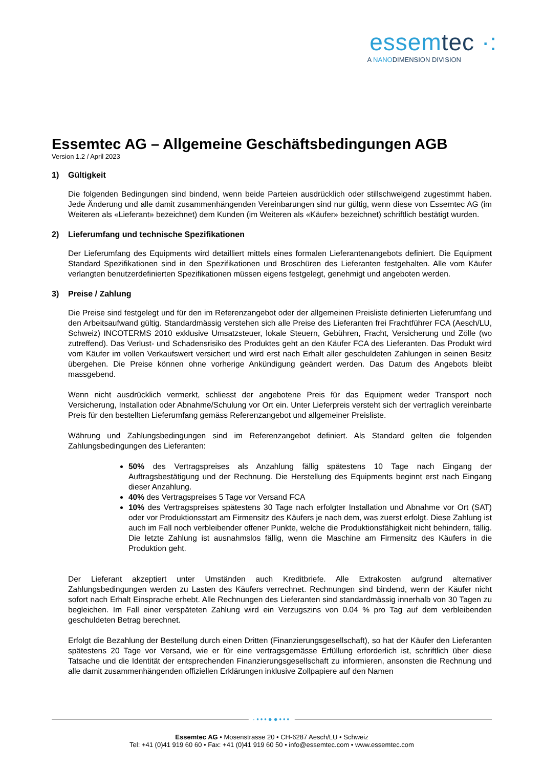essemtec ·:
A NANODIMENSION DIVISION
Essemtec AG – Allgemeine Geschäftsbedingungen AGB
Version 1.2 / April 2023
1) Gültigkeit
Die folgenden Bedingungen sind bindend, wenn beide Parteien ausdrücklich oder stillschweigend zugestimmt haben. Jede Änderung und alle damit zusammenhängenden Vereinbarungen sind nur gültig, wenn diese von Essemtec AG (im Weiteren als «Lieferant» bezeichnet) dem Kunden (im Weiteren als «Käufer» bezeichnet) schriftlich bestätigt wurden.
2) Lieferumfang und technische Spezifikationen
Der Lieferumfang des Equipments wird detailliert mittels eines formalen Lieferantenangebots definiert. Die Equipment Standard Spezifikationen sind in den Spezifikationen und Broschüren des Lieferanten festgehalten. Alle vom Käufer verlangten benutzerdefinierten Spezifikationen müssen eigens festgelegt, genehmigt und angeboten werden.
3) Preise / Zahlung
Die Preise sind festgelegt und für den im Referenzangebot oder der allgemeinen Preisliste definierten Lieferumfang und den Arbeitsaufwand gültig. Standardmässig verstehen sich alle Preise des Lieferanten frei Frachtführer FCA (Aesch/LU, Schweiz) INCOTERMS 2010 exklusive Umsatzsteuer, lokale Steuern, Gebühren, Fracht, Versicherung und Zölle (wo zutreffend). Das Verlust- und Schadensrisiko des Produktes geht an den Käufer FCA des Lieferanten. Das Produkt wird vom Käufer im vollen Verkaufswert versichert und wird erst nach Erhalt aller geschuldeten Zahlungen in seinen Besitz übergehen. Die Preise können ohne vorherige Ankündigung geändert werden. Das Datum des Angebots bleibt massgebend.
Wenn nicht ausdrücklich vermerkt, schliesst der angebotene Preis für das Equipment weder Transport noch Versicherung, Installation oder Abnahme/Schulung vor Ort ein. Unter Lieferpreis versteht sich der vertraglich vereinbarte Preis für den bestellten Lieferumfang gemäss Referenzangebot und allgemeiner Preisliste.
Währung und Zahlungsbedingungen sind im Referenzangebot definiert. Als Standard gelten die folgenden Zahlungsbedingungen des Lieferanten:
50% des Vertragspreises als Anzahlung fällig spätestens 10 Tage nach Eingang der Auftragsbestätigung und der Rechnung. Die Herstellung des Equipments beginnt erst nach Eingang dieser Anzahlung.
40% des Vertragspreises 5 Tage vor Versand FCA
10% des Vertragspreises spätestens 30 Tage nach erfolgter Installation und Abnahme vor Ort (SAT) oder vor Produktionsstart am Firmensitz des Käufers je nach dem, was zuerst erfolgt. Diese Zahlung ist auch im Fall noch verbleibender offener Punkte, welche die Produktionsfähigkeit nicht behindern, fällig. Die letzte Zahlung ist ausnahmslos fällig, wenn die Maschine am Firmensitz des Käufers in die Produktion geht.
Der Lieferant akzeptiert unter Umständen auch Kreditbriefe. Alle Extrakosten aufgrund alternativer Zahlungsbedingungen werden zu Lasten des Käufers verrechnet. Rechnungen sind bindend, wenn der Käufer nicht sofort nach Erhalt Einsprache erhebt. Alle Rechnungen des Lieferanten sind standardmässig innerhalb von 30 Tagen zu begleichen. Im Fall einer verspäteten Zahlung wird ein Verzugszins von 0.04 % pro Tag auf dem verbleibenden geschuldeten Betrag berechnet.
Erfolgt die Bezahlung der Bestellung durch einen Dritten (Finanzierungsgesellschaft), so hat der Käufer den Lieferanten spätestens 20 Tage vor Versand, wie er für eine vertragsgemässe Erfüllung erforderlich ist, schriftlich über diese Tatsache und die Identität der entsprechenden Finanzierungsgesellschaft zu informieren, ansonsten die Rechnung und alle damit zusammenhängenden offiziellen Erklärungen inklusive Zollpapiere auf den Namen
·•••●●•••
Essemtec AG • Mosenstrasse 20 • CH-6287 Aesch/LU • Schweiz
Tel: +41 (0)41 919 60 60 • Fax: +41 (0)41 919 60 50 • info@essemtec.com • www.essemtec.com